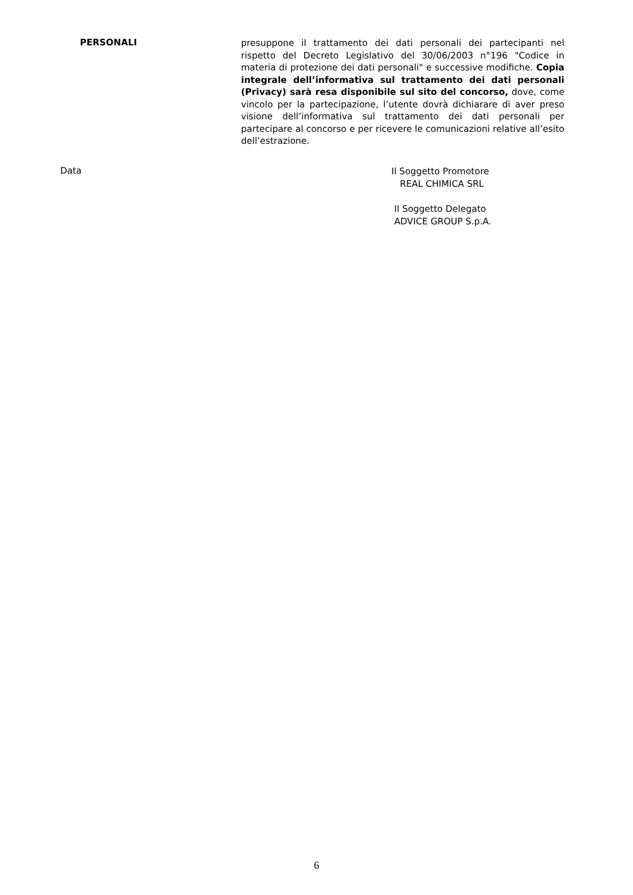PERSONALI
presuppone il trattamento dei dati personali dei partecipanti nel rispetto del Decreto Legislativo del 30/06/2003 n°196 "Codice in materia di protezione dei dati personali" e successive modifiche. Copia integrale dell’informativa sul trattamento dei dati personali (Privacy) sarà resa disponibile sul sito del concorso, dove, come vincolo per la partecipazione, l’utente dovrà dichiarare di aver preso visione dell’informativa sul trattamento dei dati personali per partecipare al concorso e per ricevere le comunicazioni relative all’esito dell’estrazione.
Data
Il Soggetto Promotore
REAL CHIMICA SRL
Il Soggetto Delegato
ADVICE GROUP S.p.A.
6